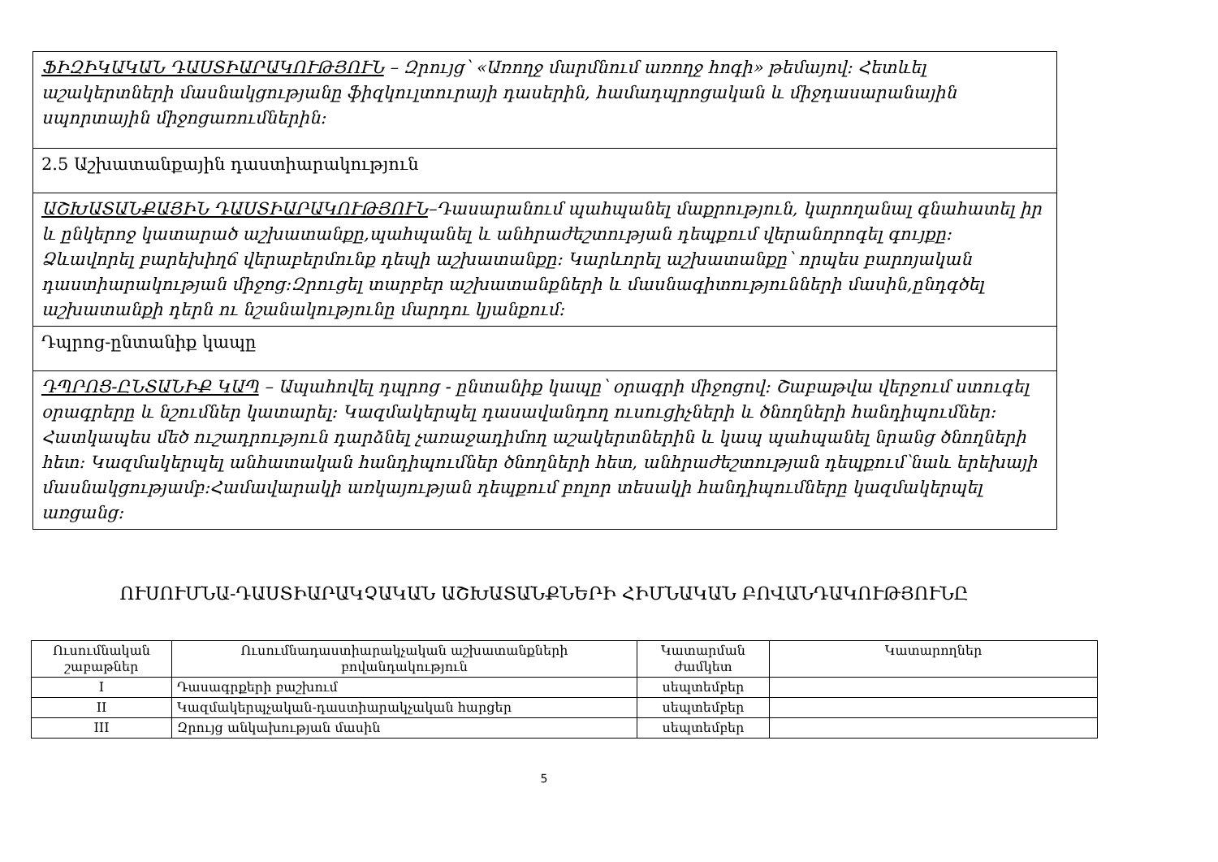| ՖԻԶԻԿԱԿԱՆ ԴԱՍՏԻԱՐԱԿՈՒԹՅՈՒՆ – Զրույց՝ «Առողջ մարմնում առողջ հոգի» թեմայով: Հետևել աշակերտների մասնակցությանը ֆիզկուլտուրայի դասերին, համադպրոցական և միջդասարանային սպորտային միջոցառումներին: |
| 2.5 Աշխատանքային դաստիարակություն |
| ԱՇԽԱՏԱՆՔԱՅԻՆ ԴԱՍՏԻԱՐԱԿՈՒԹՅՈՒՆ –Դասարանում պահպանել մաքրություն, կարողանալ գնահատել իր և ընկերոջ կատարած աշխատանքը,պահպանել և անհրաժեշտության դեպքում վերանորոգել գույքը: Ձևավորել բարեխիղճ վերաբերմունք դեպի աշխատանքը: Կարևորել աշխատանքը՝ որպես բարոյական դաստիարակության միջոց:Զրուցել տարբեր աշխատանքների և մասնագիտությունների մասին,ընդգծել աշխատանքի դերն ու նշանակությունը մարդու կյանքում: |
| Դպրոց-ընտանիք կապը |
| ԴՊՐՈՑ-ԸՆՏԱՆԻՔ ԿԱՊ – Ապահովել դպրոց - ընտանիք կապը՝ օրագրի միջոցով: Շաբաթվա վերջում ստուգել օրագրերը և նշումներ կատարել: Կազմակերպել դասավանդող ուսուցիչների և ծնողների հանդիպումներ: Հատկապես մեծ ուշադրություն դարձնել չառաջադիմող աշակերտներին և կապ պահպանել նրանց ծնողների հետ: Կազմակերպել անհատական հանդիպումներ ծնողների հետ, անհրաժեշտության դեպքում՝նաև երեխայի մասնակցությամբ:Համավարակի առկայության դեպքում բոլոր տեսակի հանդիպումները կազմակերպել առցանց: |
ՈՒՍՈՒՄՆԱ-ԴԱՍՏԻԱՐԱԿՉԱԿԱՆ ԱՇԽԱՏԱՆՔՆԵՐԻ ՀԻՄՆԱԿԱՆ ԲՈՎԱՆԴԱԿՈՒԹՅՈՒՆԸ
| Ուսումնական շաբաթներ | Ուսումնադաստիարակչական աշխատանքների բովանդակություն | Կատարման ժամկետ | Կատարողներ |
| --- | --- | --- | --- |
| I | Դասագրքերի բաշխում | սեպտեմբեր | |
| II | Կազմակերպչական-դաստիարակչական հարցեր | սեպտեմբեր | |
| III | Զրույց անկախության մասին | սեպտեմբեր | |
5